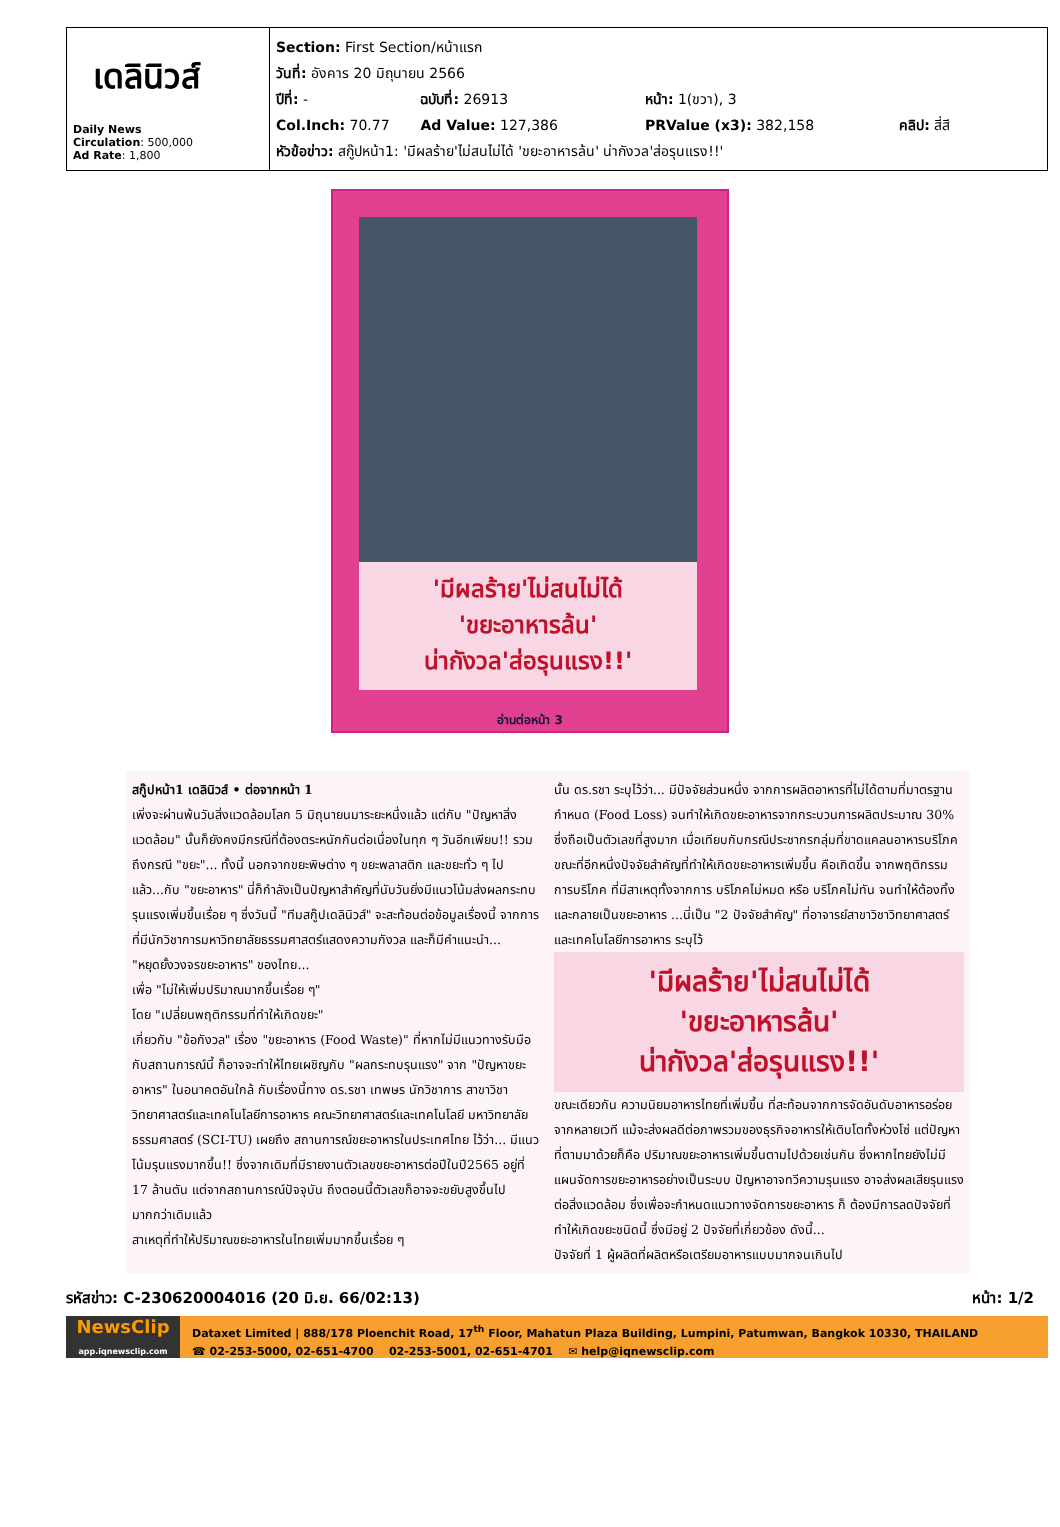เดลินิวส์
Daily News
Circulation: 500,000
Ad Rate: 1,800
Section: First Section/หน้าแรก
วันที่: อังคาร 20 มิถุนายน 2566
ปีที่: - ฉบับที่: 26913 หน้า: 1(ขวา), 3
Col.Inch: 70.77 Ad Value: 127,386 PRValue (x3): 382,158 คลิป: สี่สี
หัวข้อข่าว: สกู๊ปหน้า1: 'มีผลร้าย'ไม่สนไม่ได้ 'ขยะอาหารล้น' น่ากังวล'ส่อรุนแรง!!'
'มีผลร้าย'ไม่สนไม่ได้
'ขยะอาหารล้น'
น่ากังวล'ส่อรุนแรง!!'
อ่านต่อหน้า 3
สกู๊ปหน้า1 เดลินิวส์ • ต่อจากหน้า 1
เพิ่งจะผ่านพ้นวันสิ่งแวดล้อมโลก 5 มิถุนายนมาระยะหนึ่งแล้ว แต่กับ "ปัญหาสิ่งแวดล้อม" นั้นก็ยังคงมีกรณีที่ต้องตระหนักกันต่อเนื่องในทุก ๆ วันอีกเพียบ!! รวมถึงกรณี "ขยะ"... ทั้งนี้ นอกจากขยะพิษต่าง ๆ ขยะพลาสติก และขยะทั่ว ๆ ไปแล้ว...กับ "ขยะอาหาร" นี่ก็กำลังเป็นปัญหาสำคัญที่นับวันยิ่งมีแนวโน้มส่งผลกระทบรุนแรงเพิ่มขึ้นเรื่อย ๆ ซึ่งวันนี้ "ทีมสกู๊ปเดลินิวส์" จะสะท้อนต่อข้อมูลเรื่องนี้ จากการที่มีนักวิชาการมหาวิทยาลัยธรรมศาสตร์แสดงความกังวล และก็มีคำแนะนำ...
"หยุดยั้งวงจรขยะอาหาร" ของไทย...
เพื่อ "ไม่ให้เพิ่มปริมาณมากขึ้นเรื่อย ๆ"
โดย "เปลี่ยนพฤติกรรมที่ทำให้เกิดขยะ"
เกี่ยวกับ "ข้อกังวล" เรื่อง "ขยะอาหาร (Food Waste)" ที่หากไม่มีแนวทางรับมือกับสถานการณ์นี้ ก็อาจจะทำให้ไทยเผชิญกับ "ผลกระทบรุนแรง" จาก "ปัญหาขยะอาหาร" ในอนาคตอันใกล้ กับเรื่องนี้ทาง ดร.รชา เทพษร นักวิชาการ สาขาวิชาวิทยาศาสตร์และเทคโนโลยีการอาหาร คณะวิทยาศาสตร์และเทคโนโลยี มหาวิทยาลัยธรรมศาสตร์ (SCI-TU) เผยถึง สถานการณ์ขยะอาหารในประเทศไทย ไว้ว่า... มีแนวโน้มรุนแรงมากขึ้น!! ซึ่งจากเดิมที่มีรายงานตัวเลขขยะอาหารต่อปีในปี2565 อยู่ที่ 17 ล้านตัน แต่จากสถานการณ์ปัจจุบัน ถึงตอนนี้ตัวเลขก็อาจจะขยับสูงขึ้นไปมากกว่าเดิมแล้ว
สาเหตุที่ทำให้ปริมาณขยะอาหารในไทยเพิ่มมากขึ้นเรื่อย ๆ
นั้น ดร.รชา ระบุไว้ว่า... มีปัจจัยส่วนหนึ่ง จากการผลิตอาหารที่ไม่ได้ตามที่มาตรฐานกำหนด (Food Loss) จนทำให้เกิดขยะอาหารจากกระบวนการผลิตประมาณ 30% ซึ่งถือเป็นตัวเลขที่สูงมาก เมื่อเทียบกับกรณีประชากรกลุ่มที่ขาดแคลนอาหารบริโภค ขณะที่อีกหนึ่งปัจจัยสำคัญที่ทำให้เกิดขยะอาหารเพิ่มขึ้น คือเกิดขึ้น จากพฤติกรรมการบริโภค ที่มีสาเหตุทั้งจากการ บริโภคไม่หมด หรือ บริโภคไม่ทัน จนทำให้ต้องทิ้ง และกลายเป็นขยะอาหาร ...นี่เป็น "2 ปัจจัยสำคัญ" ที่อาจารย์สาขาวิชาวิทยาศาสตร์และเทคโนโลยีการอาหาร ระบุไว้
'มีผลร้าย'ไม่สนไม่ได้
'ขยะอาหารล้น'
น่ากังวล'ส่อรุนแรง!!'
ขณะเดียวกัน ความนิยมอาหารไทยที่เพิ่มขึ้น ที่สะท้อนจากการจัดอันดับอาหารอร่อยจากหลายเวที แม้จะส่งผลดีต่อภาพรวมของธุรกิจอาหารให้เติบโตทั้งห่วงโซ่ แต่ปัญหาที่ตามมาด้วยก็คือ ปริมาณขยะอาหารเพิ่มขึ้นตามไปด้วยเช่นกัน ซึ่งหากไทยยังไม่มีแผนจัดการขยะอาหารอย่างเป็นระบบ ปัญหาอาจทวีความรุนแรง อาจส่งผลเสียรุนแรงต่อสิ่งแวดล้อม ซึ่งเพื่อจะกำหนดแนวทางจัดการขยะอาหาร ก็ ต้องมีการลดปัจจัยที่ทำให้เกิดขยะชนิดนี้ ซึ่งมีอยู่ 2 ปัจจัยที่เกี่ยวข้อง ดังนี้...
ปัจจัยที่ 1 ผู้ผลิตที่ผลิตหรือเตรียมอาหารแบบมากจนเกินไป
รหัสข่าว: C-230620004016 (20 มิ.ย. 66/02:13) หน้า: 1/2
NewsClip
app.iqnewsclip.com
Dataxet Limited | 888/178 Ploenchit Road, 17<sup>th</sup> Floor, Mahatun Plaza Building, Lumpini, Patumwan, Bangkok 10330, THAILAND
☎ 02-253-5000, 02-651-4700 02-253-5001, 02-651-4701 ✉ help@iqnewsclip.com